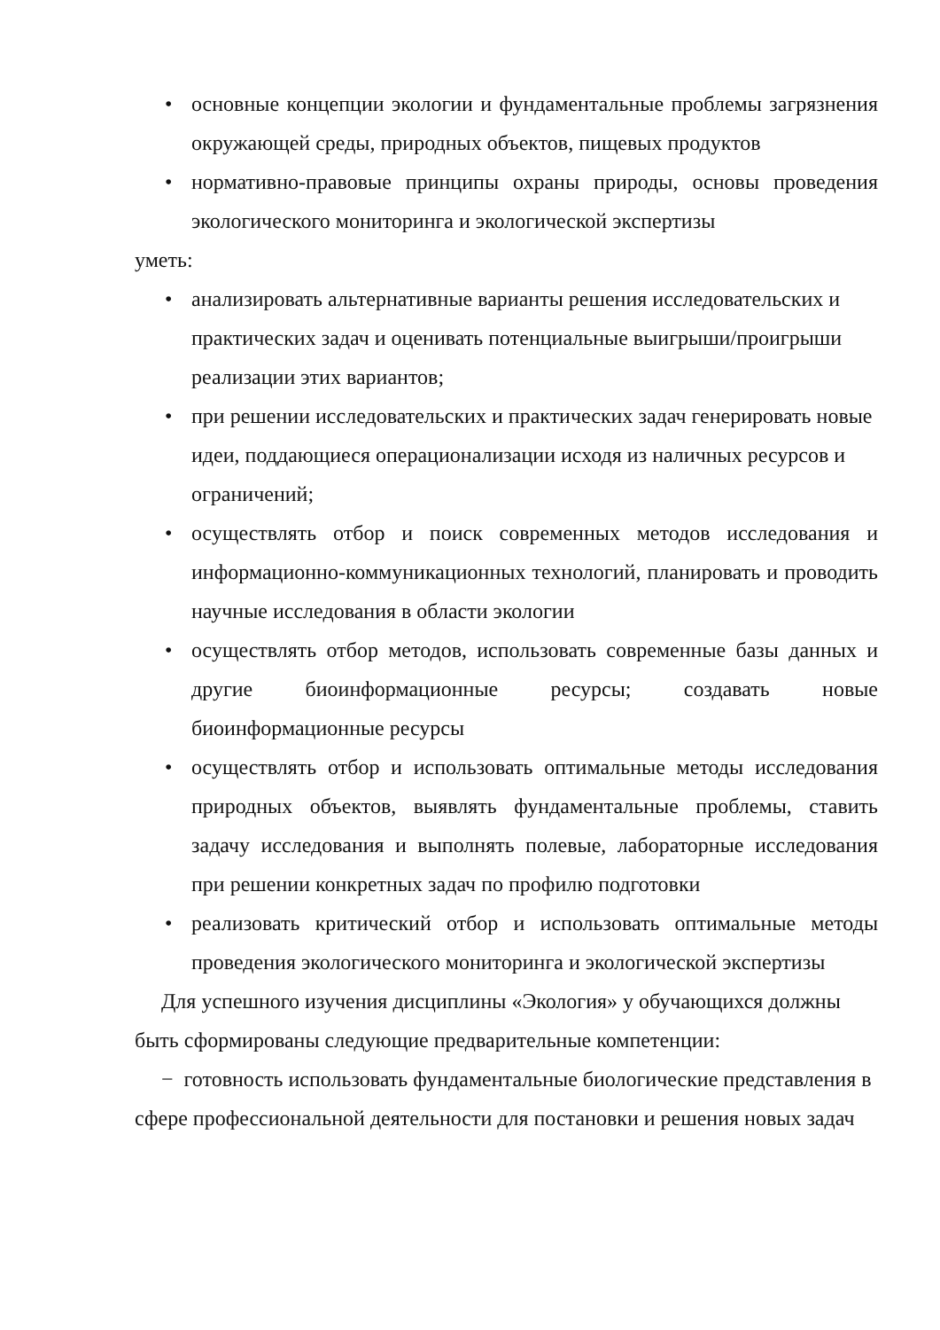• основные концепции экологии и фундаментальные проблемы загрязнения окружающей среды, природных объектов, пищевых продуктов
• нормативно-правовые принципы охраны природы, основы проведения экологического мониторинга и экологической экспертизы
уметь:
• анализировать альтернативные варианты решения исследовательских и практических задач и оценивать потенциальные выигрыши/проигрыши реализации этих вариантов;
• при решении исследовательских и практических задач генерировать новые идеи, поддающиеся операционализации исходя из наличных ресурсов и ограничений;
• осуществлять отбор и поиск современных методов исследования и информационно-коммуникационных технологий, планировать и проводить научные исследования в области экологии
• осуществлять отбор методов, использовать современные базы данных и другие биоинформационные ресурсы; создавать новые биоинформационные ресурсы
• осуществлять отбор и использовать оптимальные методы исследования природных объектов, выявлять фундаментальные проблемы, ставить задачу исследования и выполнять полевые, лабораторные исследования при решении конкретных задач по профилю подготовки
• реализовать критический отбор и использовать оптимальные методы проведения экологического мониторинга и экологической экспертизы
Для успешного изучения дисциплины «Экология» у обучающихся должны быть сформированы следующие предварительные компетенции:
− готовность использовать фундаментальные биологические представления в сфере профессиональной деятельности для постановки и решения новых задач